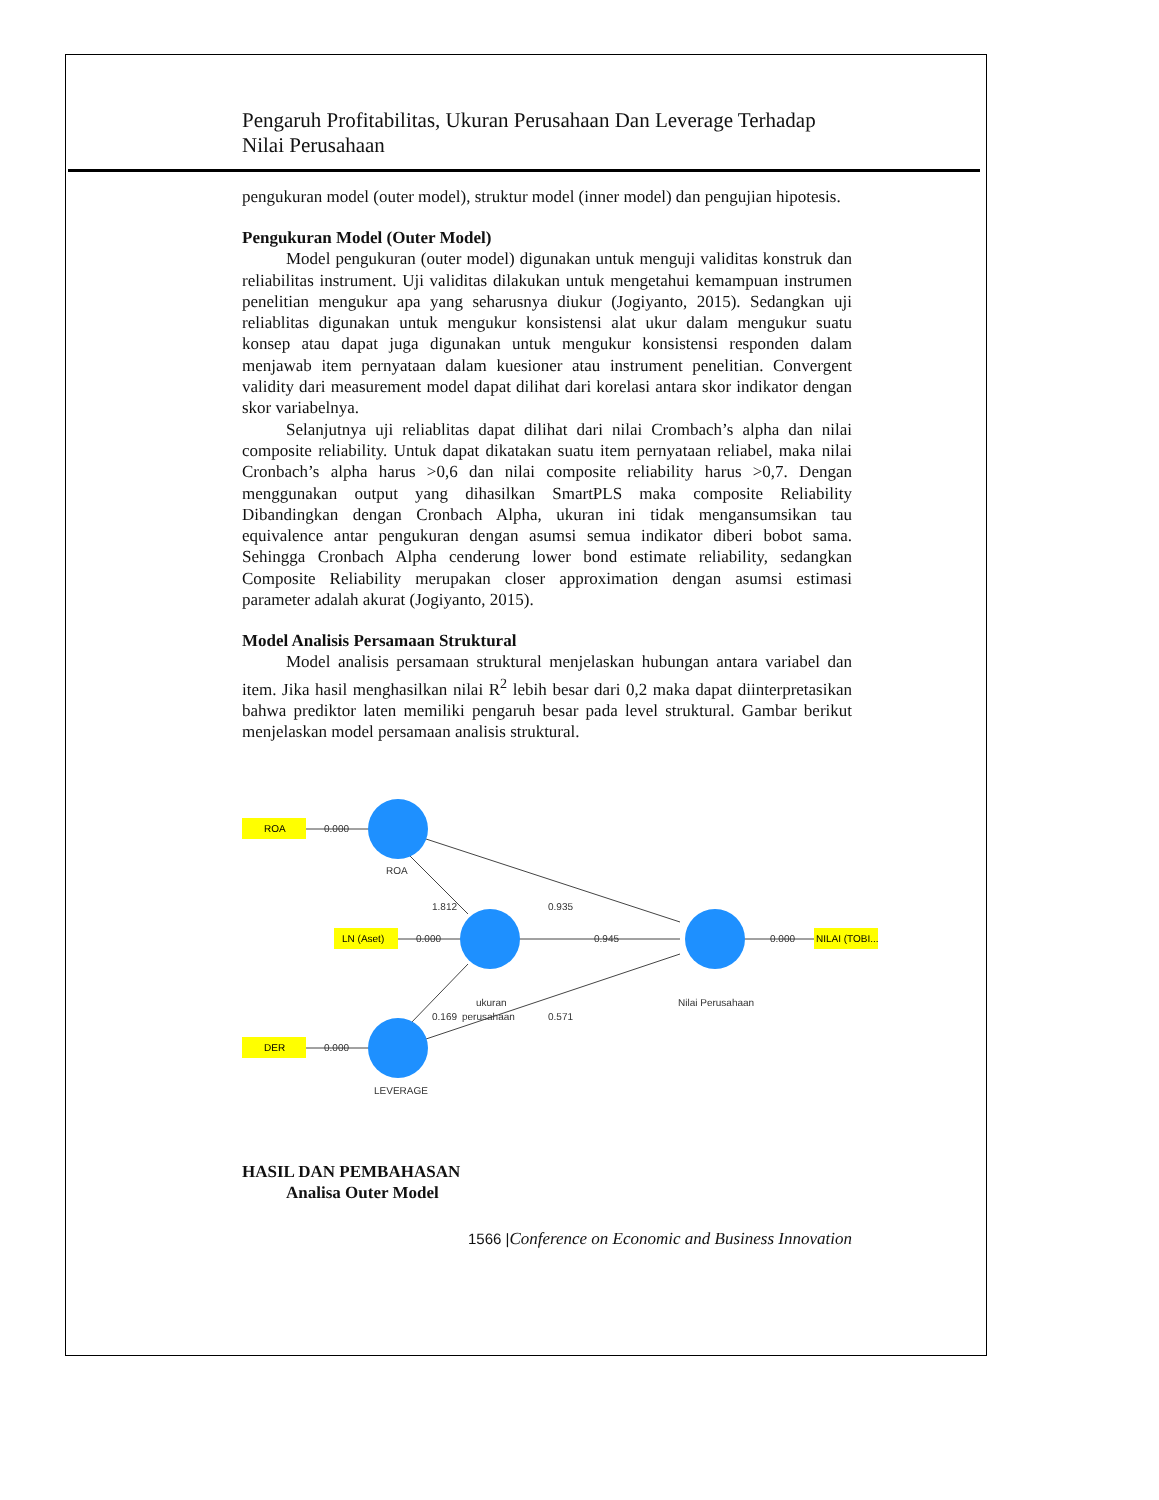Pengaruh Profitabilitas, Ukuran Perusahaan Dan Leverage Terhadap
Nilai Perusahaan
pengukuran model (outer model), struktur model (inner model) dan pengujian hipotesis.
Pengukuran Model (Outer Model)
Model pengukuran (outer model) digunakan untuk menguji validitas konstruk dan reliabilitas instrument. Uji validitas dilakukan untuk mengetahui kemampuan instrumen penelitian mengukur apa yang seharusnya diukur (Jogiyanto, 2015). Sedangkan uji reliablitas digunakan untuk mengukur konsistensi alat ukur dalam mengukur suatu konsep atau dapat juga digunakan untuk mengukur konsistensi responden dalam menjawab item pernyataan dalam kuesioner atau instrument penelitian. Convergent validity dari measurement model dapat dilihat dari korelasi antara skor indikator dengan skor variabelnya.
Selanjutnya uji reliablitas dapat dilihat dari nilai Crombach’s alpha dan nilai composite reliability. Untuk dapat dikatakan suatu item pernyataan reliabel, maka nilai Cronbach’s alpha harus >0,6 dan nilai composite reliability harus >0,7. Dengan menggunakan output yang dihasilkan SmartPLS maka composite Reliability Dibandingkan dengan Cronbach Alpha, ukuran ini tidak mengansumsikan tau equivalence antar pengukuran dengan asumsi semua indikator diberi bobot sama. Sehingga Cronbach Alpha cenderung lower bond estimate reliability, sedangkan Composite Reliability merupakan closer approximation dengan asumsi estimasi parameter adalah akurat (Jogiyanto, 2015).
Model Analisis Persamaan Struktural
Model analisis persamaan struktural menjelaskan hubungan antara variabel dan item. Jika hasil menghasilkan nilai R<sup>2</sup> lebih besar dari 0,2 maka dapat diinterpretasikan bahwa prediktor laten memiliki pengaruh besar pada level struktural. Gambar berikut menjelaskan model persamaan analisis struktural.
ROA
LN (Aset)
DER
NILAI (TOBI...
0.000
0.000
0.000
0.000
ROA
1.812
0.935
0.945
0.169
0.571
ukuran
perusahaan
Nilai Perusahaan
LEVERAGE
HASIL DAN PEMBAHASAN
Analisa Outer Model
1566 |Conference on Economic and Business Innovation